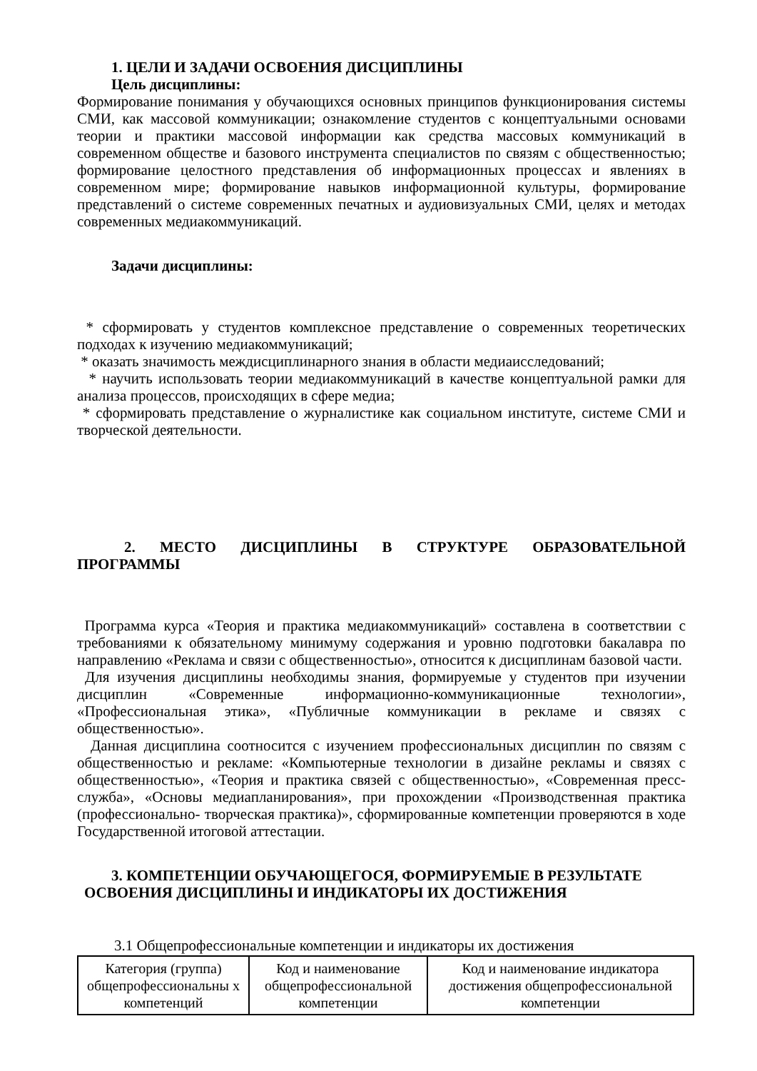1. ЦЕЛИ И ЗАДАЧИ ОСВОЕНИЯ ДИСЦИПЛИНЫ
Цель дисциплины:
Формирование понимания у обучающихся основных принципов функционирования системы СМИ, как массовой коммуникации; ознакомление студентов с концептуальными основами теории и практики массовой информации как средства массовых коммуникаций в современном обществе и базового инструмента специалистов по связям с общественностью; формирование целостного представления об информационных процессах и явлениях в современном мире; формирование навыков информационной культуры, формирование представлений о системе современных печатных и аудиовизуальных СМИ, целях и методах современных медиакоммуникаций.
Задачи дисциплины:
* сформировать у студентов комплексное представление о современных теоретических подходах к изучению медиакоммуникаций;
* оказать значимость междисциплинарного знания в области медиаисследований;
* научить использовать теории медиакоммуникаций в качестве концептуальной рамки для анализа процессов, происходящих в сфере медиа;
* сформировать представление о журналистике как социальном институте, системе СМИ и творческой деятельности.
2. МЕСТО ДИСЦИПЛИНЫ В СТРУКТУРЕ ОБРАЗОВАТЕЛЬНОЙ
ПРОГРАММЫ
Программа курса «Теория и практика медиакоммуникаций» составлена в соответствии с требованиями к обязательному минимуму содержания и уровню подготовки бакалавра по направлению «Реклама и связи с общественностью», относится к дисциплинам базовой части.
Для изучения дисциплины необходимы знания, формируемые у студентов при изучении дисциплин «Современные информационно-коммуникационные технологии», «Профессиональная этика», «Публичные коммуникации в рекламе и связях с общественностью».
Данная дисциплина соотносится с изучением профессиональных дисциплин по связям с общественностью и рекламе: «Компьютерные технологии в дизайне рекламы и связях с общественностью», «Теория и практика связей с общественностью», «Современная пресс-служба», «Основы медиапланирования», при прохождении «Производственная практика (профессионально- творческая практика)», сформированные компетенции проверяются в ходе Государственной итоговой аттестации.
3. КОМПЕТЕНЦИИ ОБУЧАЮЩЕГОСЯ, ФОРМИРУЕМЫЕ В РЕЗУЛЬТАТЕ
ОСВОЕНИЯ ДИСЦИПЛИНЫ И ИНДИКАТОРЫ ИХ ДОСТИЖЕНИЯ
3.1 Общепрофессиональные компетенции и индикаторы их достижения
| Категория (группа) общепрофессиональны х компетенций | Код и наименование общепрофессиональной компетенции | Код и наименование индикатора достижения общепрофессиональной компетенции |